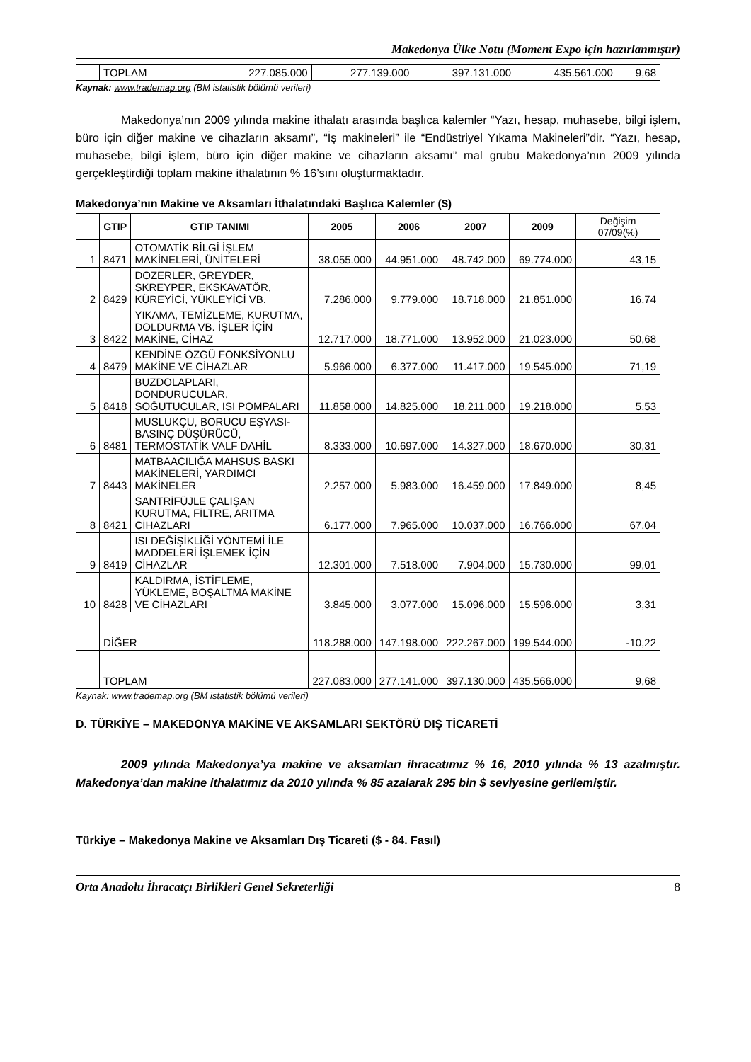Makedonya Ülke Notu (Moment Expo için hazırlanmıştır)
| | TOPLAM | 227.085.000 | 277.139.000 | 397.131.000 | 435.561.000 | 9,68 |
Kaynak: www.trademap.org (BM istatistik bölümü verileri)
Makedonya’nın 2009 yılında makine ithalatı arasında başlıca kalemler “Yazı, hesap, muhasebe, bilgi işlem, büro için diğer makine ve cihazların aksamı”, “İş makineleri” ile “Endüstriyel Yıkama Makineleri”dir. “Yazı, hesap, muhasebe, bilgi işlem, büro için diğer makine ve cihazların aksamı” mal grubu Makedonya’nın 2009 yılında gerçekleştirdiği toplam makine ithalatının % 16’sını oluşturmaktadır.
Makedonya’nın Makine ve Aksamları İthalatındaki Başlıca Kalemler ($)
| | GTIP | GTIP TANIMI | 2005 | 2006 | 2007 | 2009 | Değişim 07/09(%) |
| --- | --- | --- | --- | --- | --- | --- | --- |
| 1 | 8471 | OTOMATİK BİLGİ İŞLEM MAKİNELERİ, ÜNİTELERİ | 38.055.000 | 44.951.000 | 48.742.000 | 69.774.000 | 43,15 |
| 2 | 8429 | DOZERLER, GREYDER, SKREYPER, EKSKAVATÖR, KÜREYİCİ, YÜKLEYİCİ VB. | 7.286.000 | 9.779.000 | 18.718.000 | 21.851.000 | 16,74 |
| 3 | 8422 | YIKAMA, TEMİZLEME, KURUTMA, DOLDURMA VB. İŞLER İÇİN MAKİNE, CİHAZ | 12.717.000 | 18.771.000 | 13.952.000 | 21.023.000 | 50,68 |
| 4 | 8479 | KENDİNE ÖZGÜ FONKSİYONLU MAKİNE VE CİHAZLAR | 5.966.000 | 6.377.000 | 11.417.000 | 19.545.000 | 71,19 |
| 5 | 8418 | BUZDOLAPLARI, DONDURUCULAR, SOĞUTUCULAR, ISI POMPALARI | 11.858.000 | 14.825.000 | 18.211.000 | 19.218.000 | 5,53 |
| 6 | 8481 | MUSLUKÇU, BORUCU EŞYASI-BASINÇ DÜŞÜRÜCÜ, TERMOSTATİK VALF DAHİL | 8.333.000 | 10.697.000 | 14.327.000 | 18.670.000 | 30,31 |
| 7 | 8443 | MATBAACILIĞA MAHSUS BASKI MAKİNELERİ, YARDIMCI MAKİNELER | 2.257.000 | 5.983.000 | 16.459.000 | 17.849.000 | 8,45 |
| 8 | 8421 | SANTRİFÜJLE ÇALIŞAN KURUTMA, FİLTRE, ARITMA CİHAZLARI | 6.177.000 | 7.965.000 | 10.037.000 | 16.766.000 | 67,04 |
| 9 | 8419 | ISI DEĞİŞİKLİĞİ YÖNTEMİ İLE MADDELERİ İŞLEMEK İÇİN CİHAZLAR | 12.301.000 | 7.518.000 | 7.904.000 | 15.730.000 | 99,01 |
| 10 | 8428 | KALDIRMA, İSTİFLEME, YÜKLEME, BOŞALTMA MAKİNE VE CİHAZLARI | 3.845.000 | 3.077.000 | 15.096.000 | 15.596.000 | 3,31 |
| | DİĞER | | 118.288.000 | 147.198.000 | 222.267.000 | 199.544.000 | -10,22 |
| | TOPLAM | | 227.083.000 | 277.141.000 | 397.130.000 | 435.566.000 | 9,68 |
Kaynak: www.trademap.org (BM istatistik bölümü verileri)
D. TÜRKİYE – MAKEDONYA MAKİNE VE AKSAMLARI SEKTÖRÜ DIŞ TİCARETİ
2009 yılında Makedonya’ya makine ve aksamları ihracatımız % 16, 2010 yılında % 13 azalmıştır. Makedonya’dan makine ithalatımız da 2010 yılında % 85 azalarak 295 bin $ seviyesine gerilemiştir.
Türkiye – Makedonya Makine ve Aksamları Dış Ticareti ($ - 84. Fasıl)
Orta Anadolu İhracatçı Birlikleri Genel Sekreterliği 8